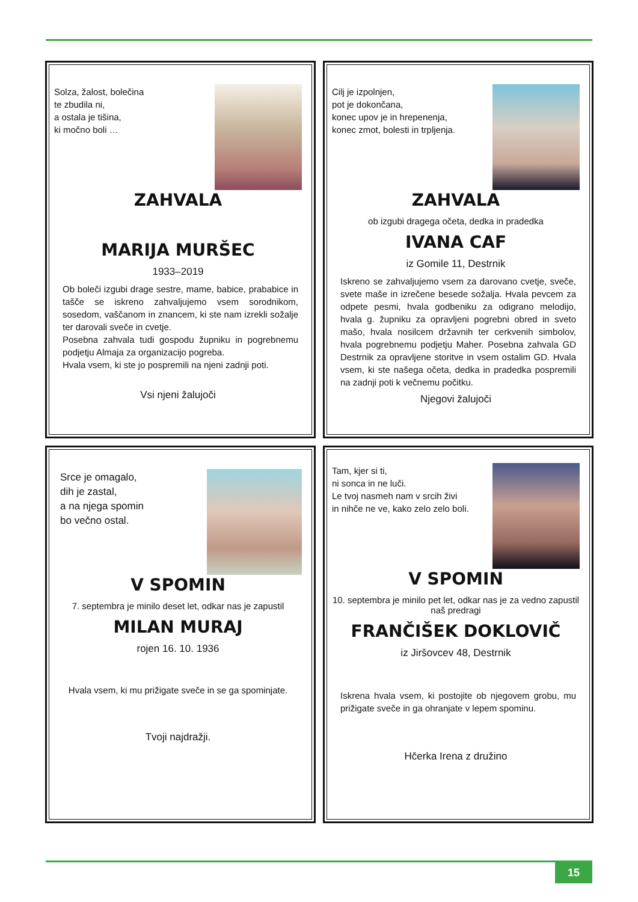Solza, žalost, bolečina
te zbudila ni,
a ostala je tišina,
ki močno boli …
ZAHVALA
MARIJA MURŠEC
1933–2019
Ob boleči izgubi drage sestre, mame, babice, prababice in tašče se iskreno zahvaljujemo vsem sorodnikom, sosedom, vaščanom in znancem, ki ste nam izrekli sožalje ter darovali sveče in cvetje.
Posebna zahvala tudi gospodu župniku in pogrebnemu podjetju Almaja za organizacijo pogreba.
Hvala vsem, ki ste jo pospremili na njeni zadnji poti.
Vsi njeni žalujoči
Cilj je izpolnjen,
pot je dokončana,
konec upov je in hrepenenja,
konec zmot, bolesti in trpljenja.
ZAHVALA
ob izgubi dragega očeta, dedka in pradedka
IVANA CAF
iz Gomile 11, Destrnik
Iskreno se zahvaljujemo vsem za darovano cvetje, sveče, svete maše in izrečene besede sožalja. Hvala pevcem za odpete pesmi, hvala godbeniku za odigrano melodijo, hvala g. župniku za opravljeni pogrebni obred in sveto mašo, hvala nosilcem državnih ter cerkvenih simbolov, hvala pogrebnemu podjetju Maher. Posebna zahvala GD Destrnik za opravljene storitve in vsem ostalim GD. Hvala vsem, ki ste našega očeta, dedka in pradedka pospremili na zadnji poti k večnemu počitku.
Njegovi žalujoči
Srce je omagalo,
dih je zastal,
a na njega spomin
bo večno ostal.
V SPOMIN
7. septembra je minilo deset let, odkar nas je zapustil
MILAN MURAJ
rojen 16. 10. 1936
Hvala vsem, ki mu prižigate sveče in se ga spominjate.
Tvoji najdražji.
Tam, kjer si ti,
ni sonca in ne luči.
Le tvoj nasmeh nam v srcih živi
in nihče ne ve, kako zelo zelo boli.
V SPOMIN
10. septembra je minilo pet let, odkar nas je za vedno zapustil naš predragi
FRANČIŠEK DOKLOVIČ
iz Jiršovcev 48, Destrnik
Iskrena hvala vsem, ki postojite ob njegovem grobu, mu prižigate sveče in ga ohranjate v lepem spominu.
Hčerka Irena z družino
15